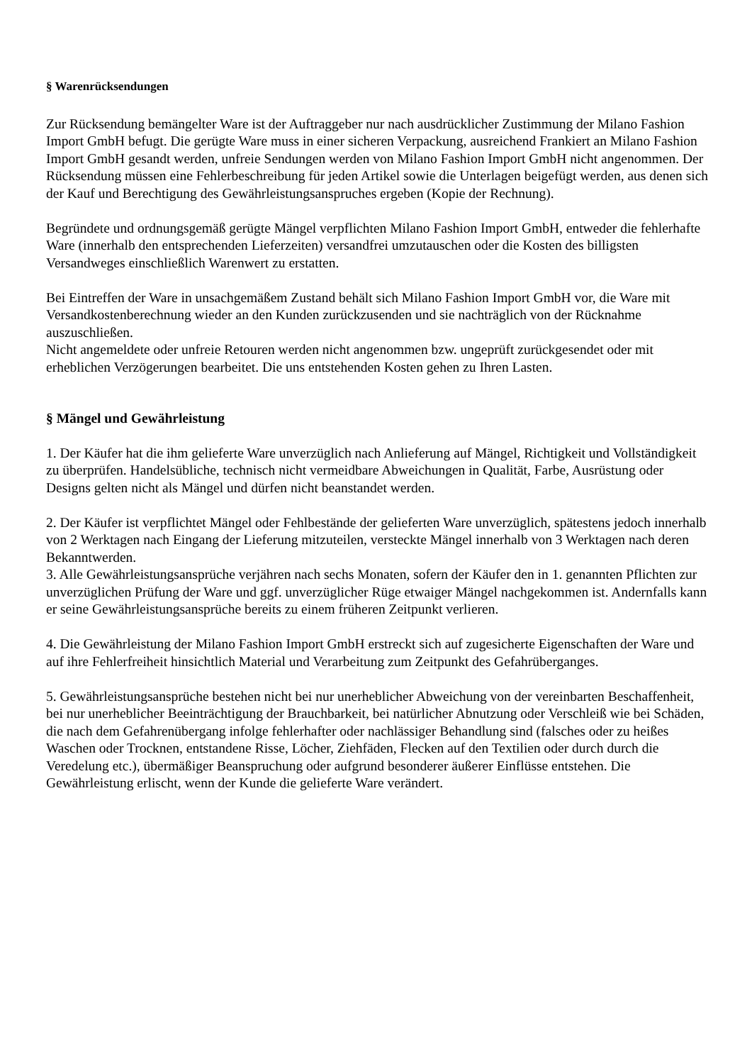§ Warenrücksendungen
Zur Rücksendung bemängelter Ware ist der Auftraggeber nur nach ausdrücklicher Zustimmung der Milano Fashion Import GmbH befugt. Die gerügte Ware muss in einer sicheren Verpackung, ausreichend Frankiert an Milano Fashion Import GmbH gesandt werden, unfreie Sendungen werden von Milano Fashion Import GmbH nicht angenommen. Der Rücksendung müssen eine Fehlerbeschreibung für jeden Artikel sowie die Unterlagen beigefügt werden, aus denen sich der Kauf und Berechtigung des Gewährleistungsanspruches ergeben (Kopie der Rechnung).
Begründete und ordnungsgemäß gerügte Mängel verpflichten Milano Fashion Import GmbH, entweder die fehlerhafte Ware (innerhalb den entsprechenden Lieferzeiten) versandfrei umzutauschen oder die Kosten des billigsten Versandweges einschließlich Warenwert zu erstatten.
Bei Eintreffen der Ware in unsachgemäßem Zustand behält sich Milano Fashion Import GmbH vor, die Ware mit Versandkostenberechnung wieder an den Kunden zurückzusenden und sie nachträglich von der Rücknahme auszuschließen.
Nicht angemeldete oder unfreie Retouren werden nicht angenommen bzw. ungeprüft zurückgesendet oder mit erheblichen Verzögerungen bearbeitet. Die uns entstehenden Kosten gehen zu Ihren Lasten.
§ Mängel und Gewährleistung
1. Der Käufer hat die ihm gelieferte Ware unverzüglich nach Anlieferung auf Mängel, Richtigkeit und Vollständigkeit zu überprüfen. Handelsübliche, technisch nicht vermeidbare Abweichungen in Qualität, Farbe, Ausrüstung oder Designs gelten nicht als Mängel und dürfen nicht beanstandet werden.
2. Der Käufer ist verpflichtet Mängel oder Fehlbestände der gelieferten Ware unverzüglich, spätestens jedoch innerhalb von 2 Werktagen nach Eingang der Lieferung mitzuteilen, versteckte Mängel innerhalb von 3 Werktagen nach deren Bekanntwerden.
3. Alle Gewährleistungsansprüche verjähren nach sechs Monaten, sofern der Käufer den in 1. genannten Pflichten zur unverzüglichen Prüfung der Ware und ggf. unverzüglicher Rüge etwaiger Mängel nachgekommen ist. Andernfalls kann er seine Gewährleistungsansprüche bereits zu einem früheren Zeitpunkt verlieren.
4. Die Gewährleistung der Milano Fashion Import GmbH erstreckt sich auf zugesicherte Eigenschaften der Ware und auf ihre Fehlerfreiheit hinsichtlich Material und Verarbeitung zum Zeitpunkt des Gefahrüberganges.
5. Gewährleistungsansprüche bestehen nicht bei nur unerheblicher Abweichung von der vereinbarten Beschaffenheit, bei nur unerheblicher Beeinträchtigung der Brauchbarkeit, bei natürlicher Abnutzung oder Verschleiß wie bei Schäden, die nach dem Gefahrenübergang infolge fehlerhafter oder nachlässiger Behandlung sind (falsches oder zu heißes Waschen oder Trocknen, entstandene Risse, Löcher, Ziehfäden, Flecken auf den Textilien oder durch durch die Veredelung etc.), übermäßiger Beanspruchung oder aufgrund besonderer äußerer Einflüsse entstehen. Die Gewährleistung erlischt, wenn der Kunde die gelieferte Ware verändert.